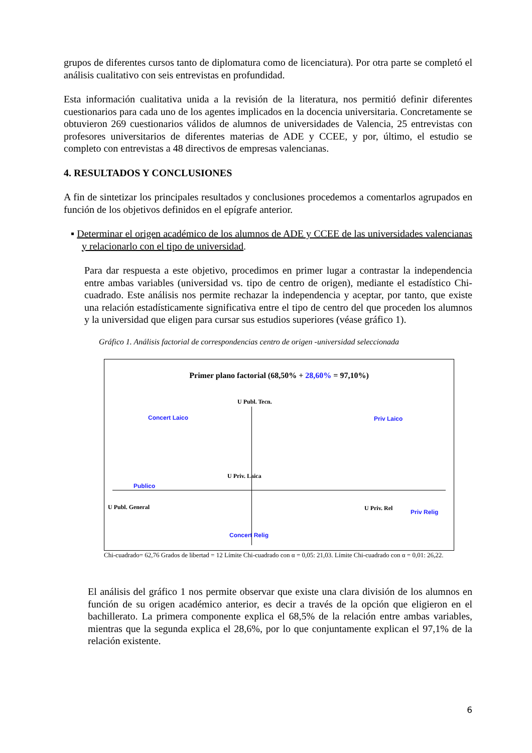grupos de diferentes cursos tanto de diplomatura como de licenciatura). Por otra parte se completó el análisis cualitativo con seis entrevistas en profundidad.
Esta información cualitativa unida a la revisión de la literatura, nos permitió definir diferentes cuestionarios para cada uno de los agentes implicados en la docencia universitaria. Concretamente se obtuvieron 269 cuestionarios válidos de alumnos de universidades de Valencia, 25 entrevistas con profesores universitarios de diferentes materias de ADE y CCEE, y por, último, el estudio se completo con entrevistas a 48 directivos de empresas valencianas.
4. RESULTADOS Y CONCLUSIONES
A fin de sintetizar los principales resultados y conclusiones procedemos a comentarlos agrupados en función de los objetivos definidos en el epígrafe anterior.
▪ Determinar el origen académico de los alumnos de ADE y CCEE de las universidades valencianas y relacionarlo con el tipo de universidad.
Para dar respuesta a este objetivo, procedimos en primer lugar a contrastar la independencia entre ambas variables (universidad vs. tipo de centro de origen), mediante el estadístico Chi-cuadrado. Este análisis nos permite rechazar la independencia y aceptar, por tanto, que existe una relación estadísticamente significativa entre el tipo de centro del que proceden los alumnos y la universidad que eligen para cursar sus estudios superiores (véase gráfico 1).
Gráfico 1. Análisis factorial de correspondencias centro de origen -universidad seleccionada
Primer plano factorial (68,50% + 28,60% = 97,10%)
U Publ. Tecn.
Concert Laico Priv Laico
U Priv. Laica
Publico
U Publ. General U Priv. Rel
Priv Relig
Concert Relig
Chi-cuadrado= 62,76 Grados de libertad = 12 Límite Chi-cuadrado con α = 0,05: 21,03. Límite Chi-cuadrado con α = 0,01: 26,22.
El análisis del gráfico 1 nos permite observar que existe una clara división de los alumnos en función de su origen académico anterior, es decir a través de la opción que eligieron en el bachillerato. La primera componente explica el 68,5% de la relación entre ambas variables, mientras que la segunda explica el 28,6%, por lo que conjuntamente explican el 97,1% de la relación existente.
6